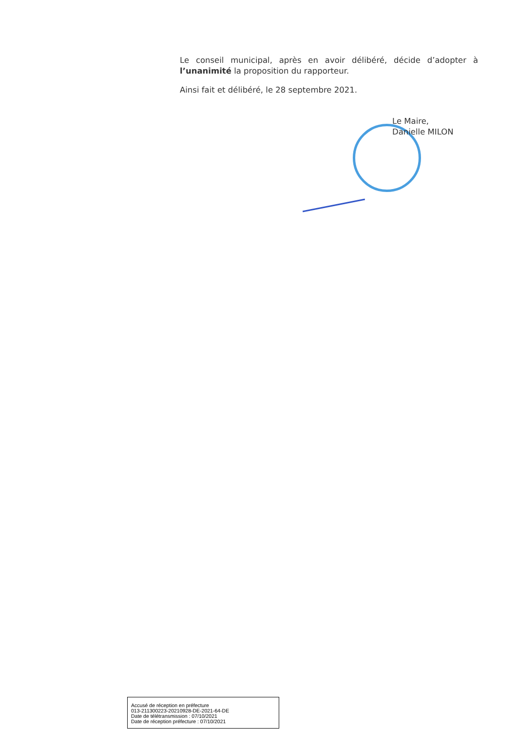Le conseil municipal, après en avoir délibéré, décide d’adopter à l’unanimité la proposition du rapporteur.
Ainsi fait et délibéré, le 28 septembre 2021.
Le Maire,
Danielle MILON
Accusé de réception en préfecture
013-211300223-20210928-DE-2021-64-DE
Date de télétransmission : 07/10/2021
Date de réception préfecture : 07/10/2021